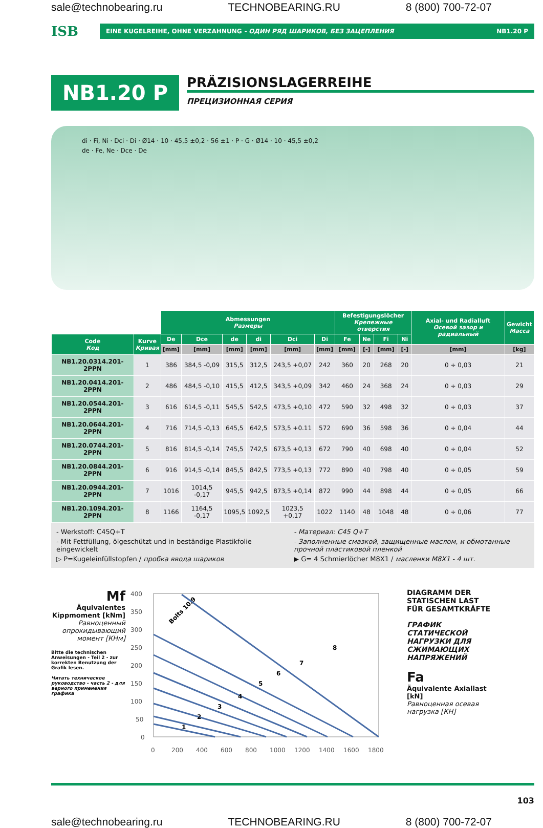sale@technobearing.ru TECHNOBEARING.RU 8 (800) 700-72-07
ISB
EINE KUGELREIHE, OHNE VERZAHNUNG - ОДИН РЯД ШАРИКОВ, БЕЗ ЗАЦЕПЛЕНИЯ NB1.20 P
NB1.20 P
PRÄZISIONSLAGERREIHE
ПРЕЦИЗИОННАЯ СЕРИЯ
di · Fi, Ni · Dci · Di · Ø14 · 10 · 45,5 ±0,2 · 56 ±1 · P · G · Ø14 · 10 · 45,5 ±0,2
de · Fe, Ne · Dce · De
| | | Abmessungen Размеры | | | | | | Befestigungslöcher Крепежные отверстия | | | | Axial- und Radialluft Осевой зазор и радиальный | Gewicht Масса |
| --- | --- | --- | --- | --- | --- | --- | --- | --- | --- | --- | --- | --- | --- |
| Code Код | Kurve Кривая | De | Dce | de | di | Dci | Di | Fe | Ne | Fi | Ni | | |
| | | [mm] | [mm] | [mm] | [mm] | [mm] | [mm] | [mm] | [-] | [mm] | [-] | [mm] | [kg] |
| NB1.20.0314.201-2PPN | 1 | 386 | 384,5 -0,09 | 315,5 | 312,5 | 243,5 +0,07 | 242 | 360 | 20 | 268 | 20 | 0 ÷ 0,03 | 21 |
| NB1.20.0414.201-2PPN | 2 | 486 | 484,5 -0,10 | 415,5 | 412,5 | 343,5 +0,09 | 342 | 460 | 24 | 368 | 24 | 0 ÷ 0,03 | 29 |
| NB1.20.0544.201-2PPN | 3 | 616 | 614,5 -0,11 | 545,5 | 542,5 | 473,5 +0,10 | 472 | 590 | 32 | 498 | 32 | 0 ÷ 0,03 | 37 |
| NB1.20.0644.201-2PPN | 4 | 716 | 714,5 -0,13 | 645,5 | 642,5 | 573,5 +0.11 | 572 | 690 | 36 | 598 | 36 | 0 ÷ 0,04 | 44 |
| NB1.20.0744.201-2PPN | 5 | 816 | 814,5 -0,14 | 745,5 | 742,5 | 673,5 +0,13 | 672 | 790 | 40 | 698 | 40 | 0 ÷ 0,04 | 52 |
| NB1.20.0844.201-2PPN | 6 | 916 | 914,5 -0,14 | 845,5 | 842,5 | 773,5 +0,13 | 772 | 890 | 40 | 798 | 40 | 0 ÷ 0,05 | 59 |
| NB1.20.0944.201-2PPN | 7 | 1016 | 1014,5 -0,17 | 945,5 | 942,5 | 873,5 +0,14 | 872 | 990 | 44 | 898 | 44 | 0 ÷ 0,05 | 66 |
| NB1.20.1094.201-2PPN | 8 | 1166 | 1164,5 -0,17 | 1095,5 | 1092,5 | 1023,5 +0,17 | 1022 | 1140 | 48 | 1048 | 48 | 0 ÷ 0,06 | 77 |
- Werkstoff: C45Q+T
- Материал: C45 Q+T
- Mit Fettfüllung, ölgeschützt und in beständige Plastikfolie eingewickelt
- Заполненные смазкой, защищенные маслом, и обмотанные прочной пластиковой пленкой
▷ P=Kugeleinfüllstopfen / пробка ввода шариков
▶ G= 4 Schmierlöcher M8X1 / масленки M8X1 - 4 шт.
Mf
Äquivalentes Kippmoment [kNm]
Равноценный опрокидывающий момент [КНм]
Bitte die technischen Anweisungen - Teil 2 - zur korrekten Benutzung der Grafik lesen.
Читать техническое руководство - часть 2 - для верного применения графика
400
350
300
250
200
150
100
50
0
0
200
400
600
800
1000
1200
1400
1600
1800
1
2
3
4
5
6
7
8
Bolts 10.9
DIAGRAMM DER STATISCHEN LAST FÜR GESAMTKRÄFTE
ГРАФИК СТАТИЧЕСКОЙ НАГРУЗКИ ДЛЯ СЖИМАЮЩИХ НАПРЯЖЕНИЙ
Fa
Äquivalente Axiallast [kN]
Равноценная осевая нагрузка [КН]
103
sale@technobearing.ru TECHNOBEARING.RU 8 (800) 700-72-07